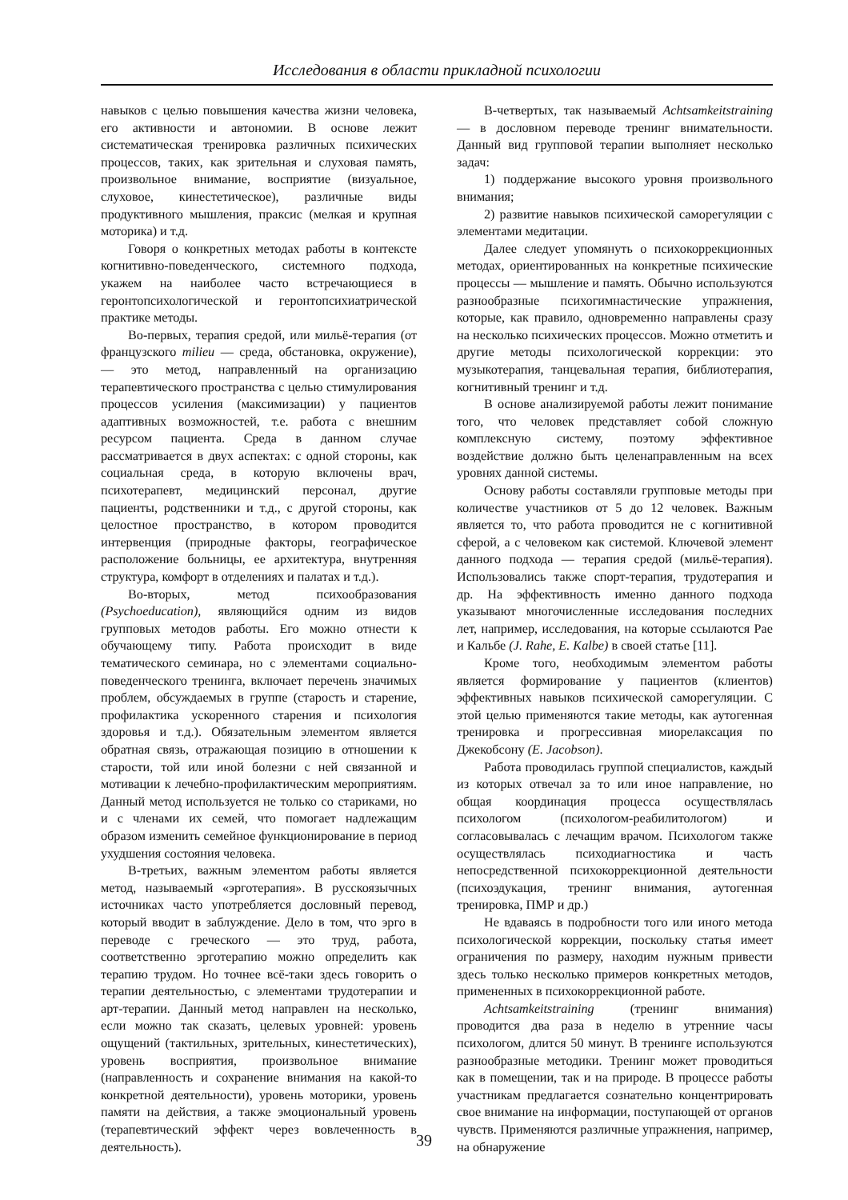Исследования в области прикладной психологии
навыков с целью повышения качества жизни человека, его активности и автономии. В основе лежит систематическая тренировка различных психических процессов, таких, как зрительная и слуховая память, произвольное внимание, восприятие (визуальное, слуховое, кинестетическое), различные виды продуктивного мышления, праксис (мелкая и крупная моторика) и т.д.
Говоря о конкретных методах работы в контексте когнитивно-поведенческого, системного подхода, укажем на наиболее часто встречающиеся в геронтопсихологической и геронтопсихиатрической практике методы.
Во-первых, терапия средой, или мильё-терапия (от французского milieu — среда, обстановка, окружение), — это метод, направленный на организацию терапевтического пространства с целью стимулирования процессов усиления (максимизации) у пациентов адаптивных возможностей, т.е. работа с внешним ресурсом пациента. Среда в данном случае рассматривается в двух аспектах: с одной стороны, как социальная среда, в которую включены врач, психотерапевт, медицинский персонал, другие пациенты, родственники и т.д., с другой стороны, как целостное пространство, в котором проводится интервенция (природные факторы, географическое расположение больницы, ее архитектура, внутренняя структура, комфорт в отделениях и палатах и т.д.).
Во-вторых, метод психообразования (Psychoeducation), являющийся одним из видов групповых методов работы. Его можно отнести к обучающему типу. Работа происходит в виде тематического семинара, но с элементами социально-поведенческого тренинга, включает перечень значимых проблем, обсуждаемых в группе (старость и старение, профилактика ускоренного старения и психология здоровья и т.д.). Обязательным элементом является обратная связь, отражающая позицию в отношении к старости, той или иной болезни с ней связанной и мотивации к лечебно-профилактическим мероприятиям. Данный метод используется не только со стариками, но и с членами их семей, что помогает надлежащим образом изменить семейное функционирование в период ухудшения состояния человека.
В-третьих, важным элементом работы является метод, называемый «эрготерапия». В русскоязычных источниках часто употребляется дословный перевод, который вводит в заблуждение. Дело в том, что эрго в переводе с греческого — это труд, работа, соответственно эрготерапию можно определить как терапию трудом. Но точнее всё-таки здесь говорить о терапии деятельностью, с элементами трудотерапии и арт-терапии. Данный метод направлен на несколько, если можно так сказать, целевых уровней: уровень ощущений (тактильных, зрительных, кинестетических), уровень восприятия, произвольное внимание (направленность и сохранение внимания на какой-то конкретной деятельности), уровень моторики, уровень памяти на действия, а также эмоциональный уровень (терапевтический эффект через вовлеченность в деятельность).
В-четвертых, так называемый Achtsamkeitstraining — в дословном переводе тренинг внимательности. Данный вид групповой терапии выполняет несколько задач:
1) поддержание высокого уровня произвольного внимания;
2) развитие навыков психической саморегуляции с элементами медитации.
Далее следует упомянуть о психокоррекционных методах, ориентированных на конкретные психические процессы — мышление и память. Обычно используются разнообразные психогимнастические упражнения, которые, как правило, одновременно направлены сразу на несколько психических процессов. Можно отметить и другие методы психологической коррекции: это музыкотерапия, танцевальная терапия, библиотерапия, когнитивный тренинг и т.д.
В основе анализируемой работы лежит понимание того, что человек представляет собой сложную комплексную систему, поэтому эффективное воздействие должно быть целенаправленным на всех уровнях данной системы.
Основу работы составляли групповые методы при количестве участников от 5 до 12 человек. Важным является то, что работа проводится не с когнитивной сферой, а с человеком как системой. Ключевой элемент данного подхода — терапия средой (мильё-терапия). Использовались также спорт-терапия, трудотерапия и др. На эффективность именно данного подхода указывают многочисленные исследования последних лет, например, исследования, на которые ссылаются Рае и Кальбе (J. Rahe, E. Kalbe) в своей статье [11].
Кроме того, необходимым элементом работы является формирование у пациентов (клиентов) эффективных навыков психической саморегуляции. С этой целью применяются такие методы, как аутогенная тренировка и прогрессивная миорелаксация по Джекобсону (E. Jacobson).
Работа проводилась группой специалистов, каждый из которых отвечал за то или иное направление, но общая координация процесса осуществлялась психологом (психологом-реабилитологом) и согласовывалась с лечащим врачом. Психологом также осуществлялась психодиагностика и часть непосредственной психокоррекционной деятельности (психоэдукация, тренинг внимания, аутогенная тренировка, ПМР и др.)
Не вдаваясь в подробности того или иного метода психологической коррекции, поскольку статья имеет ограничения по размеру, находим нужным привести здесь только несколько примеров конкретных методов, примененных в психокоррекционной работе.
Achtsamkeitstraining (тренинг внимания) проводится два раза в неделю в утренние часы психологом, длится 50 минут. В тренинге используются разнообразные методики. Тренинг может проводиться как в помещении, так и на природе. В процессе работы участникам предлагается сознательно концентрировать свое внимание на информации, поступающей от органов чувств. Применяются различные упражнения, например, на обнаружение
39